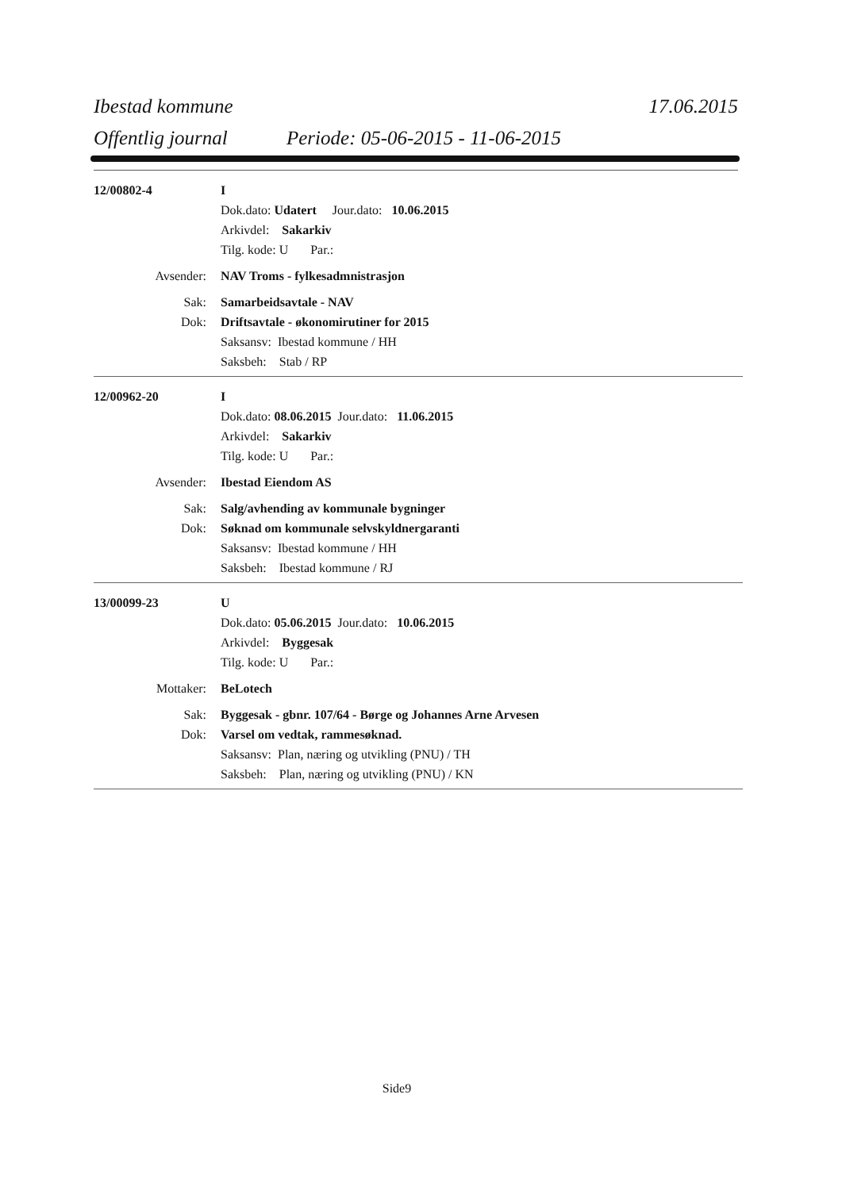Ibestad kommune 17.06.2015
Offentlig journal Periode: 05-06-2015 - 11-06-2015
12/00802-4 I
Dok.dato: Udatert Jour.dato: 10.06.2015
Arkivdel: Sakarkiv
Tilg. kode: U Par.:
Avsender: NAV Troms - fylkesadmnistrasjon
Sak: Samarbeidsavtale - NAV
Dok: Driftsavtale - økonomirutiner for 2015
Saksansv: Ibestad kommune / HH
Saksbeh: Stab / RP
12/00962-20 I
Dok.dato: 08.06.2015 Jour.dato: 11.06.2015
Arkivdel: Sakarkiv
Tilg. kode: U Par.:
Avsender: Ibestad Eiendom AS
Sak: Salg/avhending av kommunale bygninger
Dok: Søknad om kommunale selvskyldnergaranti
Saksansv: Ibestad kommune / HH
Saksbeh: Ibestad kommune / RJ
13/00099-23 U
Dok.dato: 05.06.2015 Jour.dato: 10.06.2015
Arkivdel: Byggesak
Tilg. kode: U Par.:
Mottaker: BeLotech
Sak: Byggesak - gbnr. 107/64 - Børge og Johannes Arne Arvesen
Dok: Varsel om vedtak, rammesøknad.
Saksansv: Plan, næring og utvikling (PNU) / TH
Saksbeh: Plan, næring og utvikling (PNU) / KN
Side9